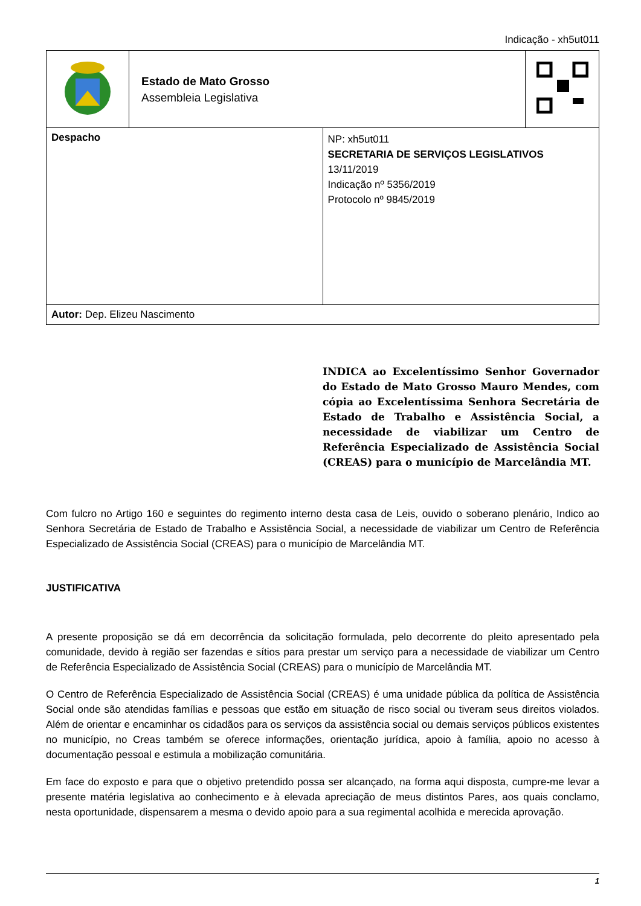Indicação - xh5ut011
| | Estado de Mato Grosso Assembleia Legislativa | | |
| Despacho | | NP: xh5ut011 SECRETARIA DE SERVIÇOS LEGISLATIVOS 13/11/2019 Indicação nº 5356/2019 Protocolo nº 9845/2019 | |
| Autor: Dep. Elizeu Nascimento | | | |
INDICA ao Excelentíssimo Senhor Governador do Estado de Mato Grosso Mauro Mendes, com cópia ao Excelentíssima Senhora Secretária de Estado de Trabalho e Assistência Social, a necessidade de viabilizar um Centro de Referência Especializado de Assistência Social (CREAS) para o município de Marcelândia MT.
Com fulcro no Artigo 160 e seguintes do regimento interno desta casa de Leis, ouvido o soberano plenário, Indico ao Senhora Secretária de Estado de Trabalho e Assistência Social, a necessidade de viabilizar um Centro de Referência Especializado de Assistência Social (CREAS) para o município de Marcelândia MT.
JUSTIFICATIVA
A presente proposição se dá em decorrência da solicitação formulada, pelo decorrente do pleito apresentado pela comunidade, devido à região ser fazendas e sítios para prestar um serviço para a necessidade de viabilizar um Centro de Referência Especializado de Assistência Social (CREAS) para o município de Marcelândia MT.
O Centro de Referência Especializado de Assistência Social (CREAS) é uma unidade pública da política de Assistência Social onde são atendidas famílias e pessoas que estão em situação de risco social ou tiveram seus direitos violados. Além de orientar e encaminhar os cidadãos para os serviços da assistência social ou demais serviços públicos existentes no município, no Creas também se oferece informações, orientação jurídica, apoio à família, apoio no acesso à documentação pessoal e estimula a mobilização comunitária.
Em face do exposto e para que o objetivo pretendido possa ser alcançado, na forma aqui disposta, cumpre-me levar a presente matéria legislativa ao conhecimento e à elevada apreciação de meus distintos Pares, aos quais conclamo, nesta oportunidade, dispensarem a mesma o devido apoio para a sua regimental acolhida e merecida aprovação.
1